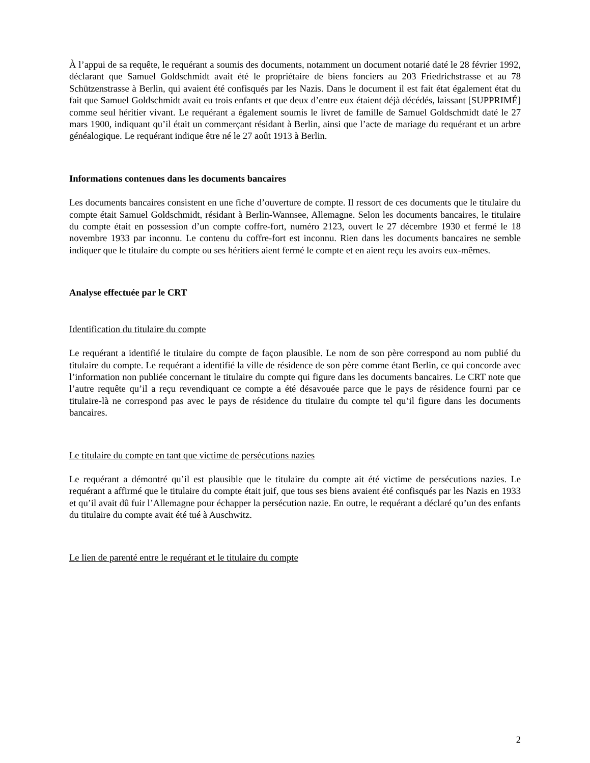À l’appui de sa requête, le requérant a soumis des documents, notamment un document notarié daté le 28 février 1992, déclarant que Samuel Goldschmidt avait été le propriétaire de biens fonciers au 203 Friedrichstrasse et au 78 Schützenstrasse à Berlin, qui avaient été confisqués par les Nazis. Dans le document il est fait état également état du fait que Samuel Goldschmidt avait eu trois enfants et que deux d’entre eux étaient déjà décédés, laissant [SUPPRIMÉ] comme seul héritier vivant. Le requérant a également soumis le livret de famille de Samuel Goldschmidt daté le 27 mars 1900, indiquant qu’il était un commerçant résidant à Berlin, ainsi que l’acte de mariage du requérant et un arbre généalogique. Le requérant indique être né le 27 août 1913 à Berlin.
Informations contenues dans les documents bancaires
Les documents bancaires consistent en une fiche d’ouverture de compte. Il ressort de ces documents que le titulaire du compte était Samuel Goldschmidt, résidant à Berlin-Wannsee, Allemagne. Selon les documents bancaires, le titulaire du compte était en possession d’un compte coffre-fort, numéro 2123, ouvert le 27 décembre 1930 et fermé le 18 novembre 1933 par inconnu. Le contenu du coffre-fort est inconnu. Rien dans les documents bancaires ne semble indiquer que le titulaire du compte ou ses héritiers aient fermé le compte et en aient reçu les avoirs eux-mêmes.
Analyse effectuée par le CRT
Identification du titulaire du compte
Le requérant a identifié le titulaire du compte de façon plausible. Le nom de son père correspond au nom publié du titulaire du compte. Le requérant a identifié la ville de résidence de son père comme étant Berlin, ce qui concorde avec l’information non publiée concernant le titulaire du compte qui figure dans les documents bancaires. Le CRT note que l’autre requête qu’il a reçu revendiquant ce compte a été désavouée parce que le pays de résidence fourni par ce titulaire-là ne correspond pas avec le pays de résidence du titulaire du compte tel qu’il figure dans les documents bancaires.
Le titulaire du compte en tant que victime de persécutions nazies
Le requérant a démontré qu’il est plausible que le titulaire du compte ait été victime de persécutions nazies. Le requérant a affirmé que le titulaire du compte était juif, que tous ses biens avaient été confisqués par les Nazis en 1933 et qu’il avait dû fuir l’Allemagne pour échapper la persécution nazie. En outre, le requérant a déclaré qu’un des enfants du titulaire du compte avait été tué à Auschwitz.
Le lien de parenté entre le requérant et le titulaire du compte
2